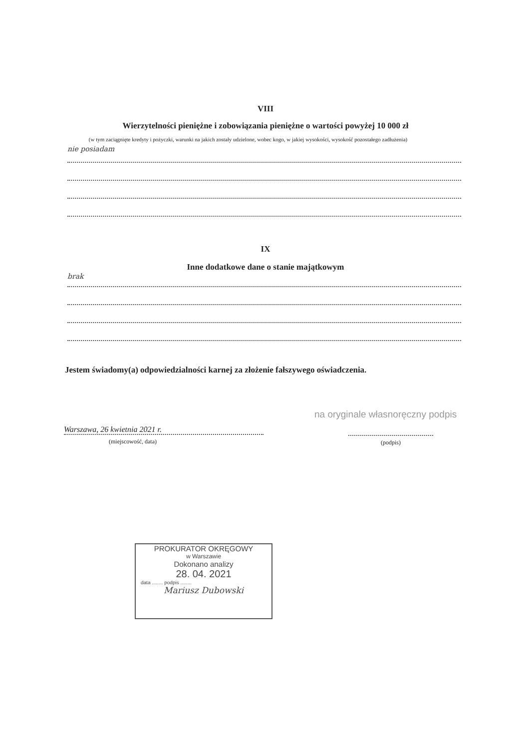VIII
Wierzytelności pieniężne i zobowiązania pieniężne o wartości powyżej 10 000 zł
(w tym zaciągnięte kredyty i pożyczki, warunki na jakich zostały udzielone, wobec kogo, w jakiej wysokości, wysokość pozostałego zadłużenia)
nie posiadam
IX
Inne dodatkowe dane o stanie majątkowym
brak
Jestem świadomy(a) odpowiedzialności karnej za złożenie fałszywego oświadczenia.
na oryginale własnoręczny podpis
Warszawa, 26 kwietnia 2021 r.
(miejscowość, data)
(podpis)
PROKURATOR OKRĘGOWY
w Warszawie
Dokonano analizy
28. 04. 2021
data ........ podpis ........
Mariusz Dubowski